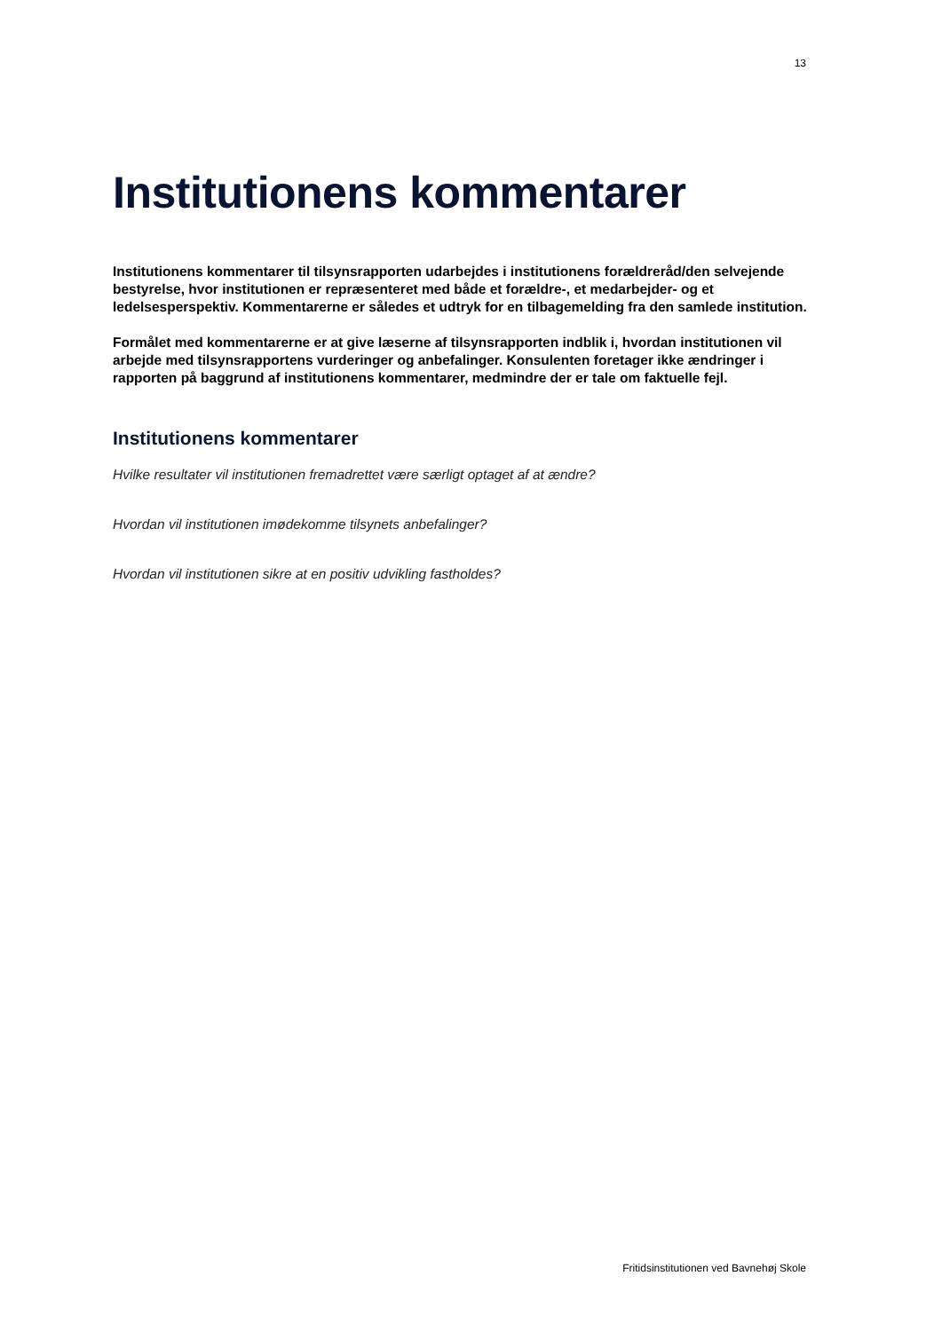13
Institutionens kommentarer
Institutionens kommentarer til tilsynsrapporten udarbejdes i institutionens forældreråd/den selvejende bestyrelse, hvor institutionen er repræsenteret med både et forældre-, et medarbejder- og et ledelsesperspektiv. Kommentarerne er således et udtryk for en tilbagemelding fra den samlede institution.
Formålet med kommentarerne er at give læserne af tilsynsrapporten indblik i, hvordan institutionen vil arbejde med tilsynsrapportens vurderinger og anbefalinger. Konsulenten foretager ikke ændringer i rapporten på baggrund af institutionens kommentarer, medmindre der er tale om faktuelle fejl.
Institutionens kommentarer
Hvilke resultater vil institutionen fremadrettet være særligt optaget af at ændre?
Hvordan vil institutionen imødekomme tilsynets anbefalinger?
Hvordan vil institutionen sikre at en positiv udvikling fastholdes?
Fritidsinstitutionen ved Bavnehøj Skole